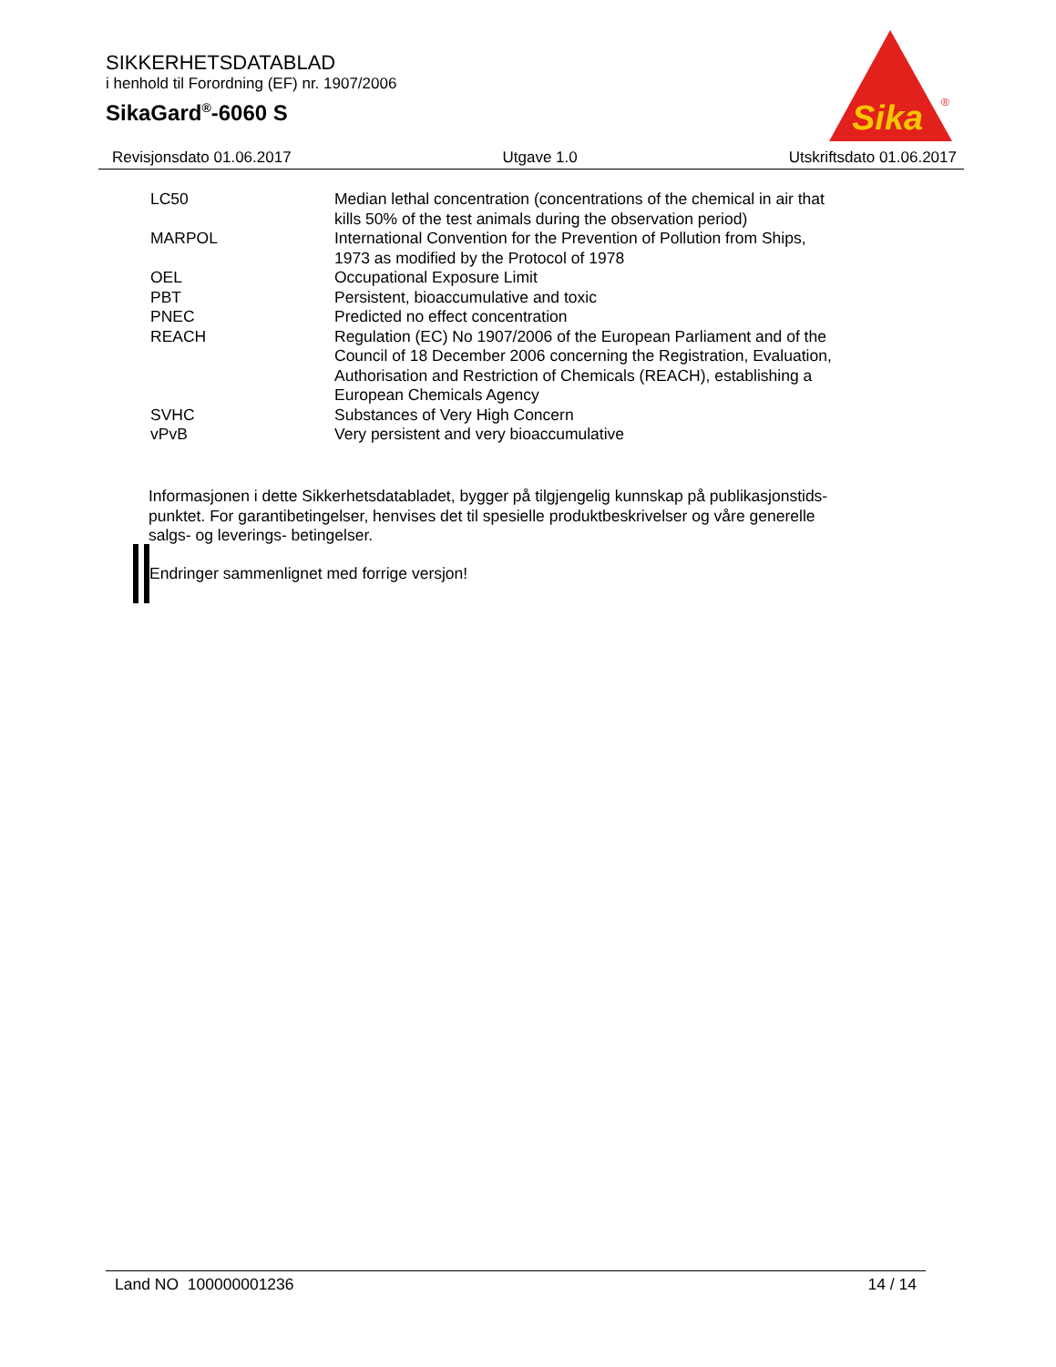SIKKERHETSDATABLAD
i henhold til Forordning (EF) nr. 1907/2006
SikaGard<sup>®</sup>-6060 S
Sika
®
Revisjonsdato 01.06.2017 Utgave 1.0 Utskriftsdato 01.06.2017
| LC50 | Median lethal concentration (concentrations of the chemical in air that kills 50% of the test animals during the observation period) |
| MARPOL | International Convention for the Prevention of Pollution from Ships, 1973 as modified by the Protocol of 1978 |
| OEL | Occupational Exposure Limit |
| PBT | Persistent, bioaccumulative and toxic |
| PNEC | Predicted no effect concentration |
| REACH | Regulation (EC) No 1907/2006 of the European Parliament and of the Council of 18 December 2006 concerning the Registration, Evaluation, Authorisation and Restriction of Chemicals (REACH), establishing a European Chemicals Agency |
| SVHC | Substances of Very High Concern |
| vPvB | Very persistent and very bioaccumulative |
Informasjonen i dette Sikkerhetsdatabladet, bygger på tilgjengelig kunnskap på publikasjonstids-
punktet. For garantibetingelser, henvises det til spesielle produktbeskrivelser og våre generelle
salgs- og leverings- betingelser.
Endringer sammenlignet med forrige versjon!
Land NO 100000001236 14 / 14